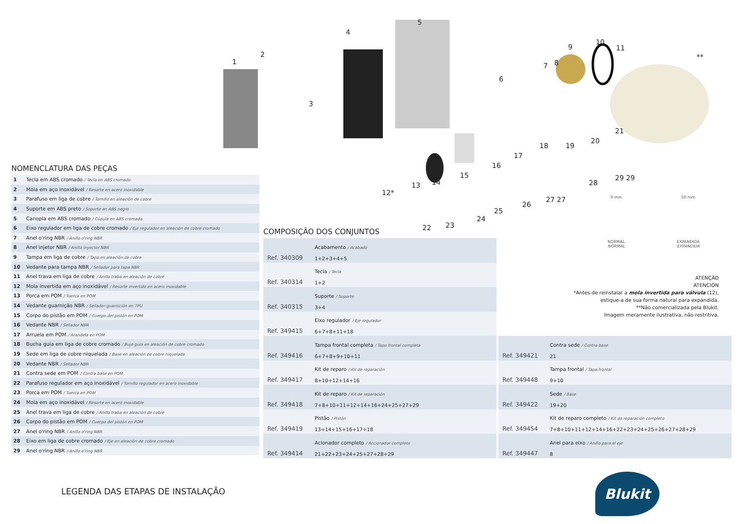1
2
3
4
5
6
7
8
9
10
11
**
12*
13
14
15
16
17
18
19
20
21
22
23
24
25
26
27 27
28
29 29
9 mm
NORMAL
NORMAL
50 mm
EXPANDIDA
EXPANDIDA
NOMENCLATURA DAS PEÇAS
| 1 | Tecla em ABS cromado / Tecla en ABS cromado |
| 2 | Mola em aço inoxidável / Resorte en acero inoxidable |
| 3 | Parafuso em liga de cobre / Tornillo en aleación de cobre |
| 4 | Suporte em ABS preto / Soporte en ABS negro |
| 5 | Canopla em ABS cromado / Cúpula en ABS cromado |
| 6 | Eixo regulador em liga de cobre cromado / Eje regulador en aleación de cobre cromado |
| 7 | Anel o'ring NBR / Anillo o'ring NBR |
| 8 | Anel injetor NBR / Anillo inyector NBR |
| 9 | Tampa em liga de cobre / Tapa en aleación de cobre |
| 10 | Vedante para tampa NBR / Sellador para tapa NBR |
| 11 | Anel trava em liga de cobre / Anillo traba en aleación de cobre |
| 12 | Mola invertida em aço inoxidável / Resorte invertido en acero inoxidable |
| 13 | Porca em POM / Tuerca en POM |
| 14 | Vedante guarnição NBR / Sellador guarnición en TPU |
| 15 | Corpo do pistão em POM / Cuerpo del pistón en POM |
| 16 | Vedante NBR / Sellador NBR |
| 17 | Arruela em POM / Arandela en POM |
| 18 | Bucha guia em liga de cobre cromado / Buje guia en aleación de cobre cromado |
| 19 | Sede em liga de cobre niquelada / Base en aleación de cobre niquelada |
| 20 | Vedante NBR / Sellador NBR |
| 21 | Contra sede em POM / Contra base en POM |
| 22 | Parafuso regulador em aço inoxidável / Tornillo regulador en acero inoxidable |
| 23 | Porca em POM / Tuerca en POM |
| 24 | Mola em aço inoxidável / Resorte en acero inoxidable |
| 25 | Anel trava em liga de cobre / Anillo traba en aleación de cobre |
| 26 | Corpo do pistão em POM / Cuerpo del pistón en POM |
| 27 | Anel o'ring NBR / Anillo o'ring NBR |
| 28 | Eixo em liga de cobre cromado / Eje en aleación de cobre cromado |
| 29 | Anel o'ring NBR / Anillo o'ring NBR |
COMPOSIÇÃO DOS CONJUNTOS
| Ref. 340309 | Acabamento / Acabado 1+2+3+4+5 |
| Ref. 340314 | Tecla / Tecla 1+2 |
| Ref. 340315 | Suporte / Soporte 3+4 |
| Ref. 349415 | Eixo regulador / Eje regulador 6+7+8+11+18 |
| Ref. 349416 | Tampa frontal completa / Tapa frontal completa 6+7+8+9+10+11 |
| Ref. 349417 | Kit de reparo / Kit de reparación 8+10+12+14+16 |
| Ref. 349418 | Kit de reparo / Kit de reparación 7+8+10+11+12+14+16+24+25+27+29 |
| Ref. 349419 | Pistão / Pistón 13+14+15+16+17+18 |
| Ref. 349414 | Acionador completo / Accionador completo 21+22+23+24+25+27+28+29 |
ATENÇÃO
ATENCIÓN
*Antes de reinstalar a mola invertida para válvula (12),
estique-a de sua forma natural para expandida.
**Não comercializada pela Blukit.
Imagem meramente ilustrativa, não restritiva.
| Ref. 349421 | Contra sede / Contra base 21 |
| Ref. 349448 | Tampa frontal / Tapa frontal 9+10 |
| Ref. 349422 | Sede / Base 19+20 |
| Ref. 349454 | Kit de reparo completo / Kit de reparación completo 7+8+10+11+12+14+16+22+23+24+25+26+27+28+29 |
| Ref. 349447 | Anel para eixo / Anillo para el eje 8 |
LEGENDA DAS ETAPAS DE INSTALAÇÃO
Blukit